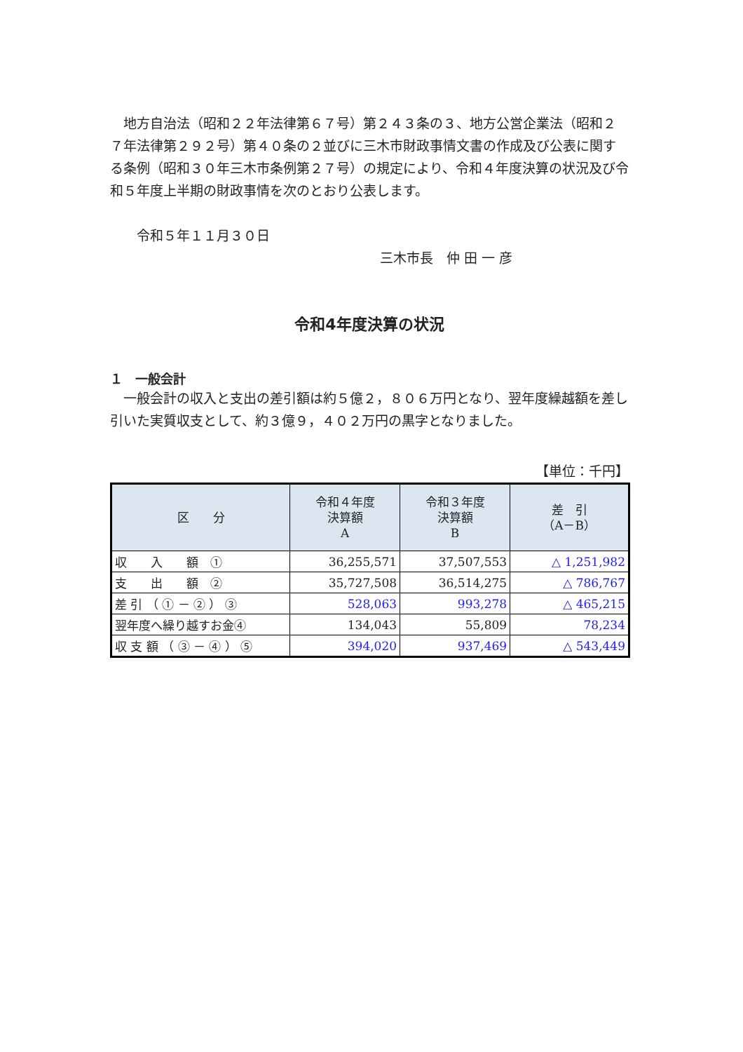地方自治法（昭和２２年法律第６７号）第２４３条の３、地方公営企業法（昭和２７年法律第２９２号）第４０条の２並びに三木市財政事情文書の作成及び公表に関する条例（昭和３０年三木市条例第２７号）の規定により、令和４年度決算の状況及び令和５年度上半期の財政事情を次のとおり公表します。
　　令和５年１１月３０日
三木市長　仲 田 一 彦
令和4年度決算の状況
１　一般会計
　一般会計の収入と支出の差引額は約５億２，８０６万円となり、翌年度繰越額を差し引いた実質収支として、約３億９，４０２万円の黒字となりました。
【単位：千円】
| 区 分 | 令和４年度 決算額 A | 令和３年度 決算額 B | 差 引 （A－B） |
| --- | --- | --- | --- |
| 収 入 額 ① | 36,255,571 | 37,507,553 | △ 1,251,982 |
| 支 出 額 ② | 35,727,508 | 36,514,275 | △ 786,767 |
| 差 引 （ ① － ② ） ③ | 528,063 | 993,278 | △ 465,215 |
| 翌年度へ繰り越すお金④ | 134,043 | 55,809 | 78,234 |
| 収 支 額 （ ③ － ④ ） ⑤ | 394,020 | 937,469 | △ 543,449 |